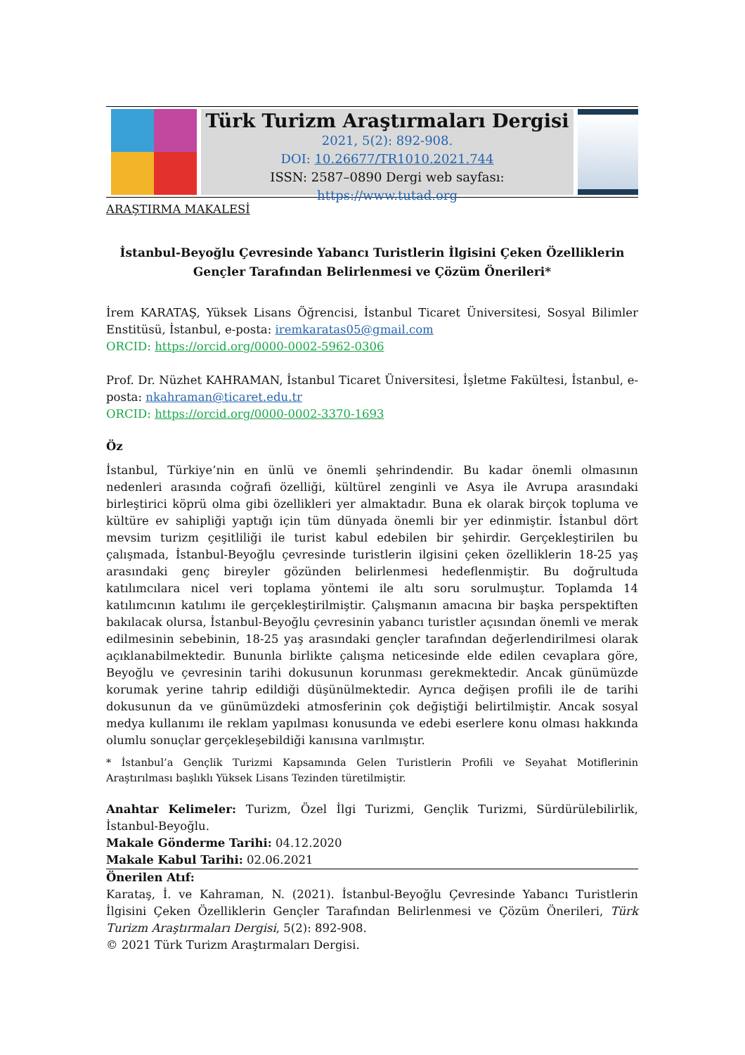Türk Turizm Araştırmaları Dergisi
2021, 5(2): 892-908.
DOI: 10.26677/TR1010.2021.744
ISSN: 2587–0890 Dergi web sayfası: https://www.tutad.org
ARAŞTIRMA MAKALESİ
İstanbul-Beyoğlu Çevresinde Yabancı Turistlerin İlgisini Çeken Özelliklerin Gençler Tarafından Belirlenmesi ve Çözüm Önerileri*
İrem KARATAŞ, Yüksek Lisans Öğrencisi, İstanbul Ticaret Üniversitesi, Sosyal Bilimler Enstitüsü, İstanbul, e-posta: iremkaratas05@gmail.com
ORCID: https://orcid.org/0000-0002-5962-0306
Prof. Dr. Nüzhet KAHRAMAN, İstanbul Ticaret Üniversitesi, İşletme Fakültesi, İstanbul, e-posta: nkahraman@ticaret.edu.tr
ORCID: https://orcid.org/0000-0002-3370-1693
Öz
İstanbul, Türkiye’nin en ünlü ve önemli şehrindendir. Bu kadar önemli olmasının nedenleri arasında coğrafi özelliği, kültürel zenginli ve Asya ile Avrupa arasındaki birleştirici köprü olma gibi özellikleri yer almaktadır. Buna ek olarak birçok topluma ve kültüre ev sahipliği yaptığı için tüm dünyada önemli bir yer edinmiştir. İstanbul dört mevsim turizm çeşitliliği ile turist kabul edebilen bir şehirdir. Gerçekleştirilen bu çalışmada, İstanbul-Beyoğlu çevresinde turistlerin ilgisini çeken özelliklerin 18-25 yaş arasındaki genç bireyler gözünden belirlenmesi hedeflenmiştir. Bu doğrultuda katılımcılara nicel veri toplama yöntemi ile altı soru sorulmuştur. Toplamda 14 katılımcının katılımı ile gerçekleştirilmiştir. Çalışmanın amacına bir başka perspektiften bakılacak olursa, İstanbul-Beyoğlu çevresinin yabancı turistler açısından önemli ve merak edilmesinin sebebinin, 18-25 yaş arasındaki gençler tarafından değerlendirilmesi olarak açıklanabilmektedir. Bununla birlikte çalışma neticesinde elde edilen cevaplara göre, Beyoğlu ve çevresinin tarihi dokusunun korunması gerekmektedir. Ancak günümüzde korumak yerine tahrip edildiği düşünülmektedir. Ayrıca değişen profili ile de tarihi dokusunun da ve günümüzdeki atmosferinin çok değiştiği belirtilmiştir. Ancak sosyal medya kullanımı ile reklam yapılması konusunda ve edebi eserlere konu olması hakkında olumlu sonuçlar gerçekleşebildiği kanısına varılmıştır.
* İstanbul’a Gençlik Turizmi Kapsamında Gelen Turistlerin Profili ve Seyahat Motiflerinin Araştırılması başlıklı Yüksek Lisans Tezinden türetilmiştir.
Anahtar Kelimeler: Turizm, Özel İlgi Turizmi, Gençlik Turizmi, Sürdürülebilirlik, İstanbul-Beyoğlu.
Makale Gönderme Tarihi: 04.12.2020
Makale Kabul Tarihi: 02.06.2021
Önerilen Atıf:
Karataş, İ. ve Kahraman, N. (2021). İstanbul-Beyoğlu Çevresinde Yabancı Turistlerin İlgisini Çeken Özelliklerin Gençler Tarafından Belirlenmesi ve Çözüm Önerileri, Türk Turizm Araştırmaları Dergisi, 5(2): 892-908.
© 2021 Türk Turizm Araştırmaları Dergisi.